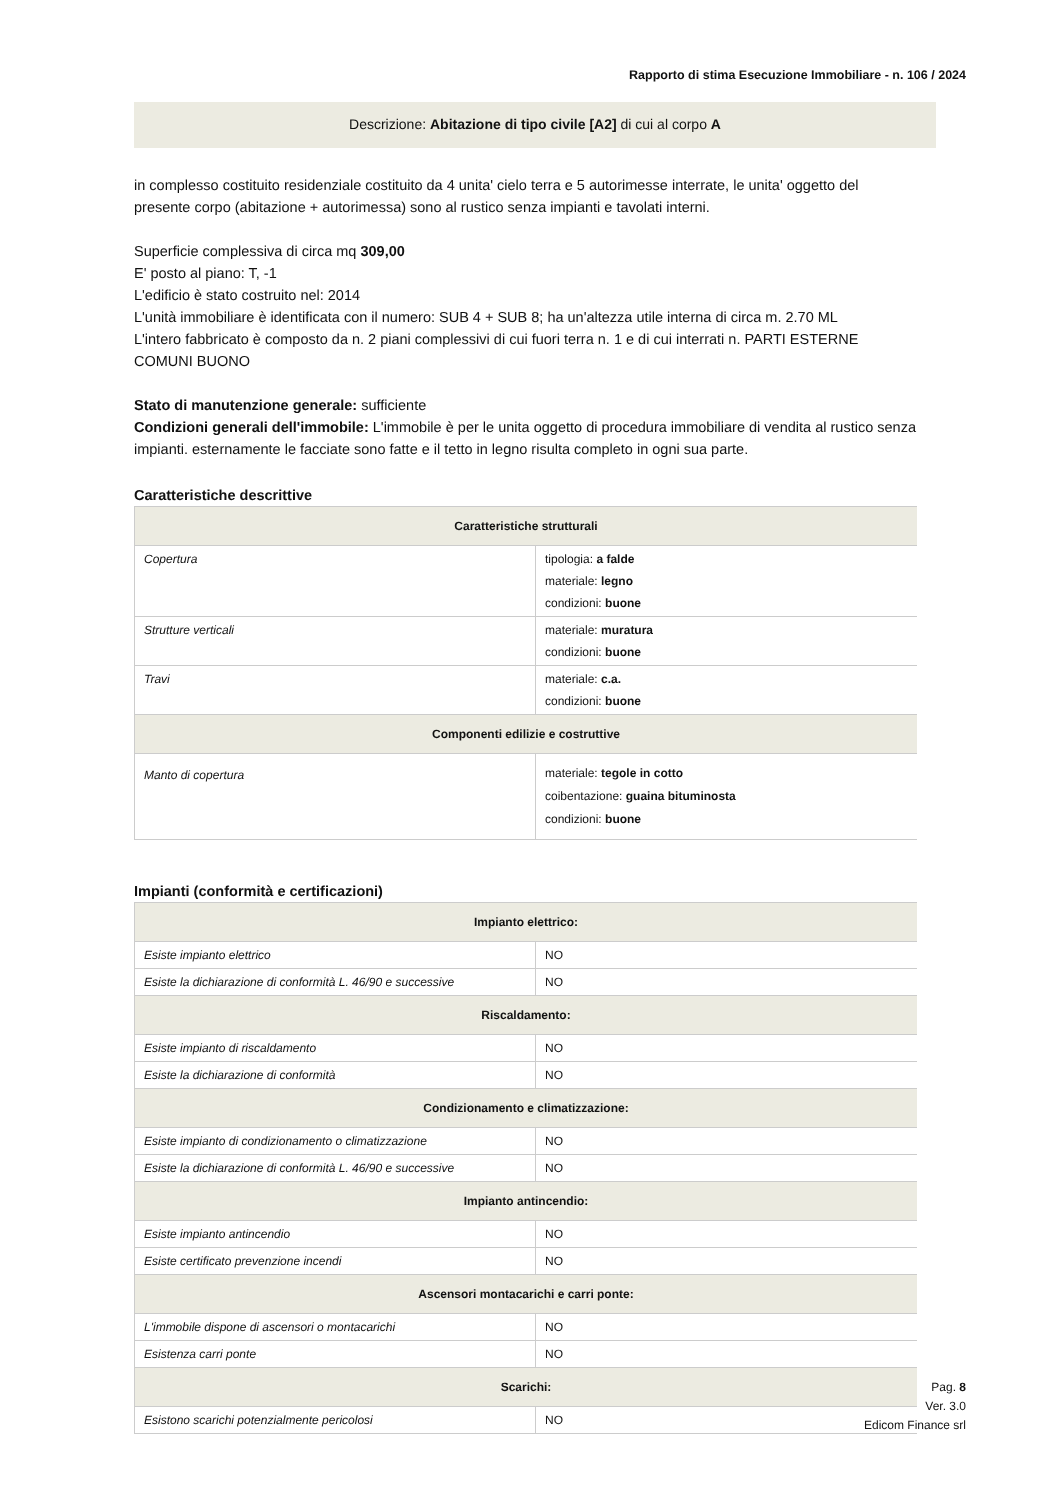Rapporto di stima Esecuzione Immobiliare - n. 106 / 2024
Descrizione: Abitazione di tipo civile [A2] di cui al corpo A
in complesso costituito residenziale costituito da 4 unita' cielo terra e 5 autorimesse interrate, le unita' oggetto del presente corpo (abitazione + autorimessa) sono al rustico senza impianti e tavolati interni.
Superficie complessiva di circa mq 309,00
E' posto al piano: T, -1
L'edificio è stato costruito nel: 2014
L'unità immobiliare è identificata con il numero: SUB 4 + SUB 8; ha un'altezza utile interna di circa m. 2.70 ML
L'intero fabbricato è composto da n. 2 piani complessivi di cui fuori terra n. 1 e di cui interrati n. PARTI ESTERNE COMUNI BUONO
Stato di manutenzione generale: sufficiente
Condizioni generali dell'immobile: L'immobile è per le unita oggetto di procedura immobiliare di vendita al rustico senza impianti. esternamente le facciate sono fatte e il tetto in legno risulta completo in ogni sua parte.
Caratteristiche descrittive
| Caratteristiche strutturali | |
| --- | --- |
| Copertura | tipologia: a falde materiale: legno condizioni: buone |
| Strutture verticali | materiale: muratura condizioni: buone |
| Travi | materiale: c.a. condizioni: buone |
| Componenti edilizie e costruttive | |
| Manto di copertura | materiale: tegole in cotto coibentazione: guaina bituminosta condizioni: buone |
Impianti (conformità e certificazioni)
| Impianto elettrico: | |
| --- | --- |
| Esiste impianto elettrico | NO |
| Esiste la dichiarazione di conformità L. 46/90 e successive | NO |
| Riscaldamento: | |
| Esiste impianto di riscaldamento | NO |
| Esiste la dichiarazione di conformità | NO |
| Condizionamento e climatizzazione: | |
| Esiste impianto di condizionamento o climatizzazione | NO |
| Esiste la dichiarazione di conformità L. 46/90 e successive | NO |
| Impianto antincendio: | |
| Esiste impianto antincendio | NO |
| Esiste certificato prevenzione incendi | NO |
| Ascensori montacarichi e carri ponte: | |
| L'immobile dispone di ascensori o montacarichi | NO |
| Esistenza carri ponte | NO |
| Scarichi: | |
| Esistono scarichi potenzialmente pericolosi | NO |
Pag. 8
Ver. 3.0
Edicom Finance srl